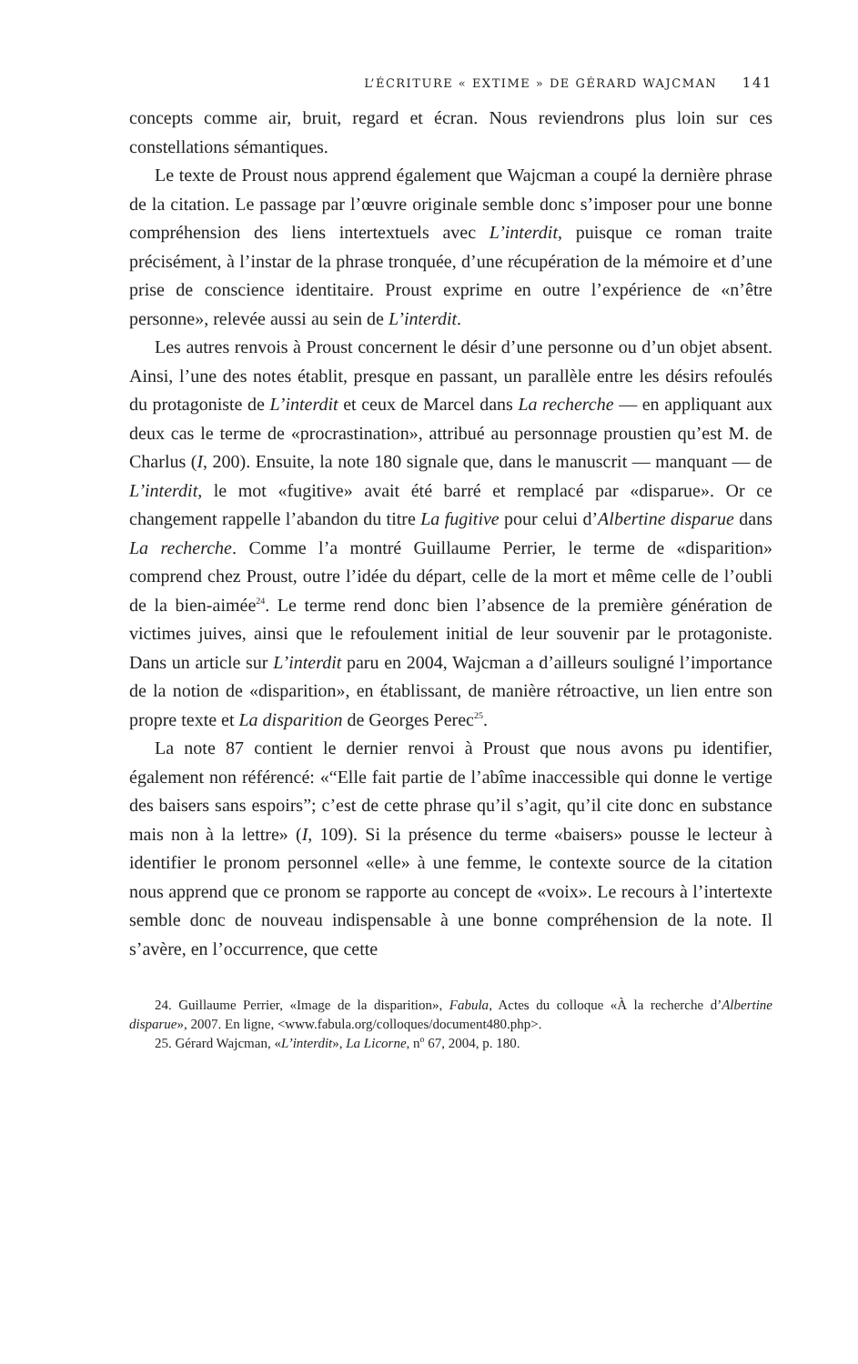L’ÉCRITURE « EXTIME » DE GÉRARD WAJCMAN 141
concepts comme air, bruit, regard et écran. Nous reviendrons plus loin sur ces constellations sémantiques.
Le texte de Proust nous apprend également que Wajcman a coupé la dernière phrase de la citation. Le passage par l’œuvre originale semble donc s’imposer pour une bonne compréhension des liens intertextuels avec L’interdit, puisque ce roman traite précisément, à l’instar de la phrase tronquée, d’une récupération de la mémoire et d’une prise de conscience identitaire. Proust exprime en outre l’expérience de «n’être personne», relevée aussi au sein de L’interdit.
Les autres renvois à Proust concernent le désir d’une personne ou d’un objet absent. Ainsi, l’une des notes établit, presque en passant, un parallèle entre les désirs refoulés du protagoniste de L’interdit et ceux de Marcel dans La recherche — en appliquant aux deux cas le terme de «procrastination», attribué au personnage proustien qu’est M. de Charlus (I, 200). Ensuite, la note 180 signale que, dans le manuscrit — manquant — de L’interdit, le mot «fugitive» avait été barré et remplacé par «disparue». Or ce changement rappelle l’abandon du titre La fugitive pour celui d’Albertine disparue dans La recherche. Comme l’a montré Guillaume Perrier, le terme de «disparition» comprend chez Proust, outre l’idée du départ, celle de la mort et même celle de l’oubli de la bien-aimée<sup>24</sup>. Le terme rend donc bien l’absence de la première génération de victimes juives, ainsi que le refoulement initial de leur souvenir par le protagoniste. Dans un article sur L’interdit paru en 2004, Wajcman a d’ailleurs souligné l’importance de la notion de «disparition», en établissant, de manière rétroactive, un lien entre son propre texte et La disparition de Georges Perec<sup>25</sup>.
La note 87 contient le dernier renvoi à Proust que nous avons pu identifier, également non référencé: «“Elle fait partie de l’abîme inaccessible qui donne le vertige des baisers sans espoirs”; c’est de cette phrase qu’il s’agit, qu’il cite donc en substance mais non à la lettre» (I, 109). Si la présence du terme «baisers» pousse le lecteur à identifier le pronom personnel «elle» à une femme, le contexte source de la citation nous apprend que ce pronom se rapporte au concept de «voix». Le recours à l’intertexte semble donc de nouveau indispensable à une bonne compréhension de la note. Il s’avère, en l’occurrence, que cette
24. Guillaume Perrier, «Image de la disparition», Fabula, Actes du colloque «À la recherche d’Albertine disparue», 2007. En ligne, <www.fabula.org/colloques/document480.php>.
25. Gérard Wajcman, «L’interdit», La Licorne, n<sup>o</sup> 67, 2004, p. 180.